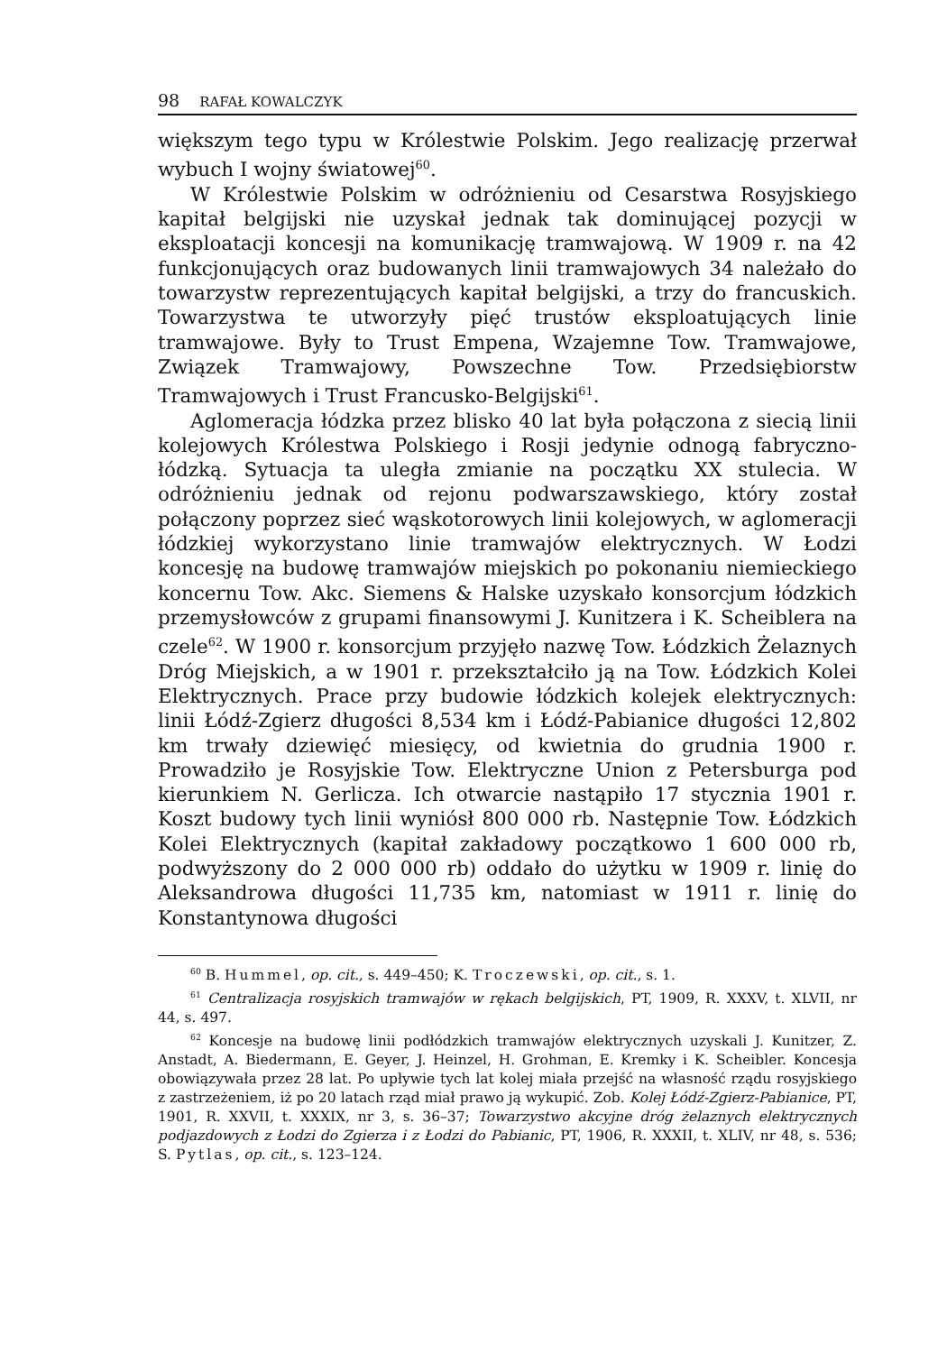98 RAFAŁ KOWALCZYK
większym tego typu w Królestwie Polskim. Jego realizację przerwał wybuch I wojny światowej<sup>60</sup>.
W Królestwie Polskim w odróżnieniu od Cesarstwa Rosyjskiego kapitał belgijski nie uzyskał jednak tak dominującej pozycji w eksploatacji koncesji na komunikację tramwajową. W 1909 r. na 42 funkcjonujących oraz budowanych linii tramwajowych 34 należało do towarzystw reprezentujących kapitał belgijski, a trzy do francuskich. Towarzystwa te utworzyły pięć trustów eksploatujących linie tramwajowe. Były to Trust Empena, Wzajemne Tow. Tramwajowe, Związek Tramwajowy, Powszechne Tow. Przedsiębiorstw Tramwajowych i Trust Francusko-Belgijski<sup>61</sup>.
Aglomeracja łódzka przez blisko 40 lat była połączona z siecią linii kolejowych Królestwa Polskiego i Rosji jedynie odnogą fabryczno-łódzką. Sytuacja ta uległa zmianie na początku XX stulecia. W odróżnieniu jednak od rejonu podwarszawskiego, który został połączony poprzez sieć wąskotorowych linii kolejowych, w aglomeracji łódzkiej wykorzystano linie tramwajów elektrycznych. W Łodzi koncesję na budowę tramwajów miejskich po pokonaniu niemieckiego koncernu Tow. Akc. Siemens & Halske uzyskało konsorcjum łódzkich przemysłowców z grupami finansowymi J. Kunitzera i K. Scheiblera na czele<sup>62</sup>. W 1900 r. konsorcjum przyjęło nazwę Tow. Łódzkich Żelaznych Dróg Miejskich, a w 1901 r. przekształciło ją na Tow. Łódzkich Kolei Elektrycznych. Prace przy budowie łódzkich kolejek elektrycznych: linii Łódź-Zgierz długości 8,534 km i Łódź-Pabianice długości 12,802 km trwały dziewięć miesięcy, od kwietnia do grudnia 1900 r. Prowadziło je Rosyjskie Tow. Elektryczne Union z Petersburga pod kierunkiem N. Gerlicza. Ich otwarcie nastąpiło 17 stycznia 1901 r. Koszt budowy tych linii wyniósł 800 000 rb. Następnie Tow. Łódzkich Kolei Elektrycznych (kapitał zakładowy początkowo 1 600 000 rb, podwyższony do 2 000 000 rb) oddało do użytku w 1909 r. linię do Aleksandrowa długości 11,735 km, natomiast w 1911 r. linię do Konstantynowa długości
<sup>60</sup> B. Hummel, op. cit., s. 449–450; K. Troczewski, op. cit., s. 1.
<sup>61</sup> Centralizacja rosyjskich tramwajów w rękach belgijskich, PT, 1909, R. XXXV, t. XLVII, nr 44, s. 497.
<sup>62</sup> Koncesje na budowę linii podłódzkich tramwajów elektrycznych uzyskali J. Kunitzer, Z. Anstadt, A. Biedermann, E. Geyer, J. Heinzel, H. Grohman, E. Kremky i K. Scheibler. Koncesja obowiązywała przez 28 lat. Po upływie tych lat kolej miała przejść na własność rządu rosyjskiego z zastrzeżeniem, iż po 20 latach rząd miał prawo ją wykupić. Zob. Kolej Łódź-Zgierz-Pabianice, PT, 1901, R. XXVII, t. XXXIX, nr 3, s. 36–37; Towarzystwo akcyjne dróg żelaznych elektrycznych podjazdowych z Łodzi do Zgierza i z Łodzi do Pabianic, PT, 1906, R. XXXII, t. XLIV, nr 48, s. 536; S. Pytlas, op. cit., s. 123–124.